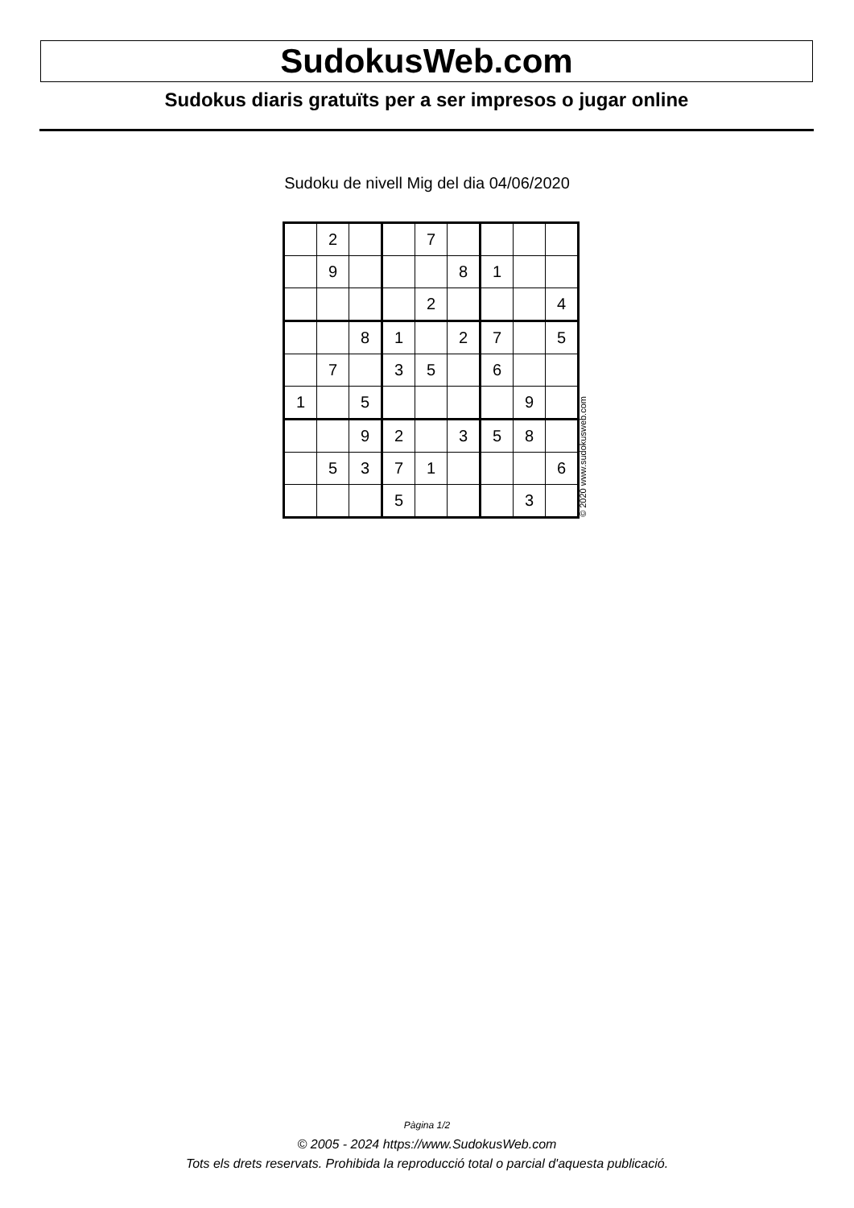SudokusWeb.com
Sudokus diaris gratuïts per a ser impresos o jugar online
Sudoku de nivell Mig del dia 04/06/2020
| | 2 | | | 7 | | | | |
| | 9 | | | | 8 | 1 | | |
| | | | | 2 | | | | 4 |
| | | 8 | 1 | | 2 | 7 | | 5 |
| | 7 | | 3 | 5 | | 6 | | |
| 1 | | 5 | | | | | 9 | |
| | | 9 | 2 | | 3 | 5 | 8 | |
| | 5 | 3 | 7 | 1 | | | | 6 |
| | | | 5 | | | | 3 | |
© 2020 www.sudokusweb.com
Pàgina 1/2
© 2005 - 2024 https://www.SudokusWeb.com
Tots els drets reservats. Prohibida la reproducció total o parcial d'aquesta publicació.